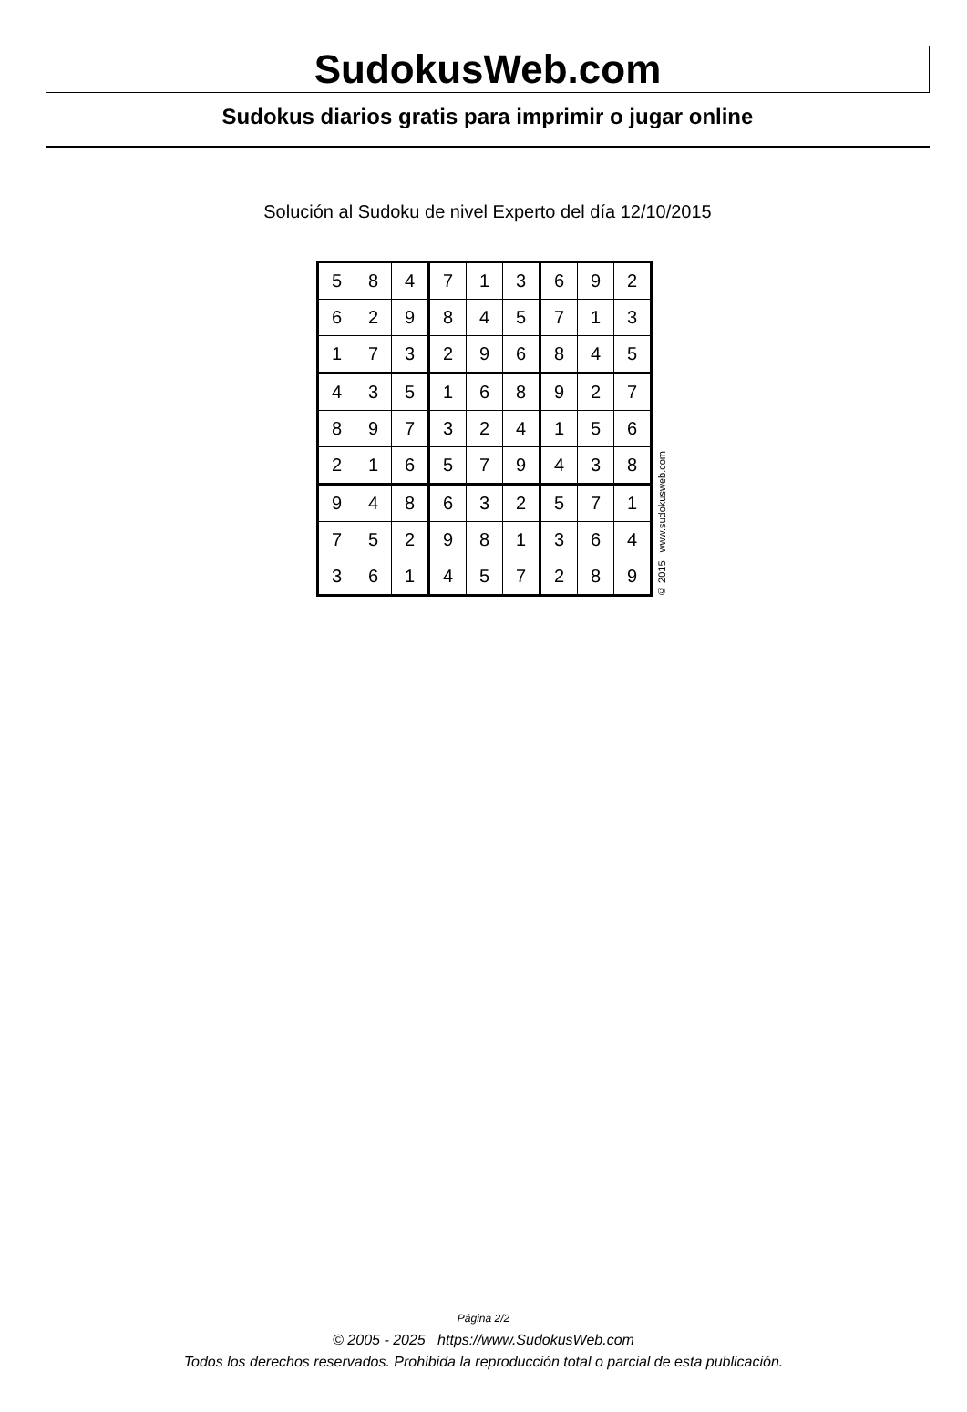SudokusWeb.com
Sudokus diarios gratis para imprimir o jugar online
Solución al Sudoku de nivel Experto del día 12/10/2015
| 5 | 8 | 4 | 7 | 1 | 3 | 6 | 9 | 2 |
| 6 | 2 | 9 | 8 | 4 | 5 | 7 | 1 | 3 |
| 1 | 7 | 3 | 2 | 9 | 6 | 8 | 4 | 5 |
| 4 | 3 | 5 | 1 | 6 | 8 | 9 | 2 | 7 |
| 8 | 9 | 7 | 3 | 2 | 4 | 1 | 5 | 6 |
| 2 | 1 | 6 | 5 | 7 | 9 | 4 | 3 | 8 |
| 9 | 4 | 8 | 6 | 3 | 2 | 5 | 7 | 1 |
| 7 | 5 | 2 | 9 | 8 | 1 | 3 | 6 | 4 |
| 3 | 6 | 1 | 4 | 5 | 7 | 2 | 8 | 9 |
© 2015 www.sudokusweb.com
Página 2/2
© 2005 - 2025 https://www.SudokusWeb.com
Todos los derechos reservados. Prohibida la reproducción total o parcial de esta publicación.